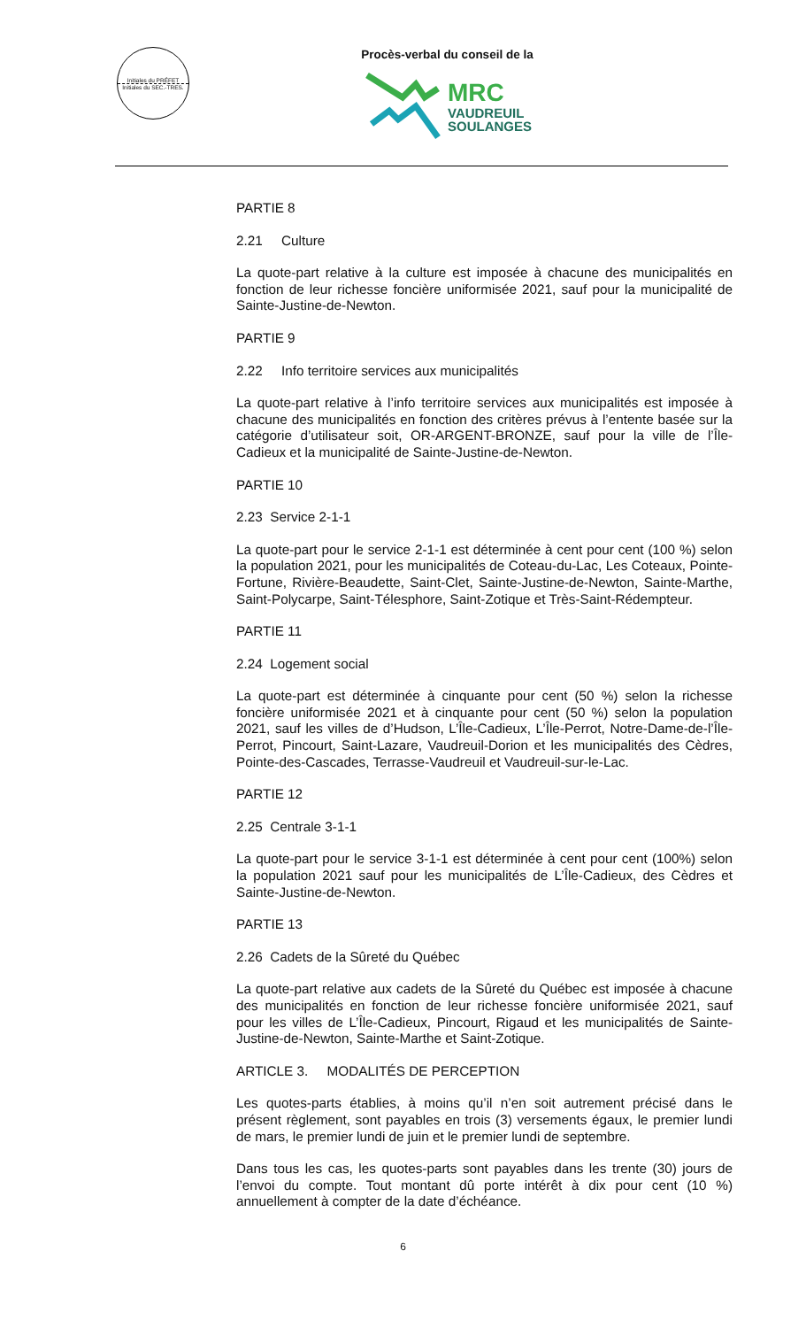Initiales du PRÉFET
Initiales du SEC.-TRES.
Procès-verbal du conseil de la
MRC
VAUDREUIL
SOULANGES
PARTIE 8
2.21 Culture
La quote-part relative à la culture est imposée à chacune des municipalités en fonction de leur richesse foncière uniformisée 2021, sauf pour la municipalité de Sainte-Justine-de-Newton.
PARTIE 9
2.22 Info territoire services aux municipalités
La quote-part relative à l’info territoire services aux municipalités est imposée à chacune des municipalités en fonction des critères prévus à l’entente basée sur la catégorie d’utilisateur soit, OR-ARGENT-BRONZE, sauf pour la ville de l’Île-Cadieux et la municipalité de Sainte-Justine-de-Newton.
PARTIE 10
2.23 Service 2-1-1
La quote-part pour le service 2-1-1 est déterminée à cent pour cent (100 %) selon la population 2021, pour les municipalités de Coteau-du-Lac, Les Coteaux, Pointe-Fortune, Rivière-Beaudette, Saint-Clet, Sainte-Justine-de-Newton, Sainte-Marthe, Saint-Polycarpe, Saint-Télesphore, Saint-Zotique et Très-Saint-Rédempteur.
PARTIE 11
2.24 Logement social
La quote-part est déterminée à cinquante pour cent (50 %) selon la richesse foncière uniformisée 2021 et à cinquante pour cent (50 %) selon la population 2021, sauf les villes de d’Hudson, L’Île-Cadieux, L’Île-Perrot, Notre-Dame-de-l’Île-Perrot, Pincourt, Saint-Lazare, Vaudreuil-Dorion et les municipalités des Cèdres, Pointe-des-Cascades, Terrasse-Vaudreuil et Vaudreuil-sur-le-Lac.
PARTIE 12
2.25 Centrale 3-1-1
La quote-part pour le service 3-1-1 est déterminée à cent pour cent (100%) selon la population 2021 sauf pour les municipalités de L’Île-Cadieux, des Cèdres et Sainte-Justine-de-Newton.
PARTIE 13
2.26 Cadets de la Sûreté du Québec
La quote-part relative aux cadets de la Sûreté du Québec est imposée à chacune des municipalités en fonction de leur richesse foncière uniformisée 2021, sauf pour les villes de L’Île-Cadieux, Pincourt, Rigaud et les municipalités de Sainte-Justine-de-Newton, Sainte-Marthe et Saint-Zotique.
ARTICLE 3. MODALITÉS DE PERCEPTION
Les quotes-parts établies, à moins qu’il n’en soit autrement précisé dans le présent règlement, sont payables en trois (3) versements égaux, le premier lundi de mars, le premier lundi de juin et le premier lundi de septembre.
Dans tous les cas, les quotes-parts sont payables dans les trente (30) jours de l’envoi du compte. Tout montant dû porte intérêt à dix pour cent (10 %) annuellement à compter de la date d’échéance.
6